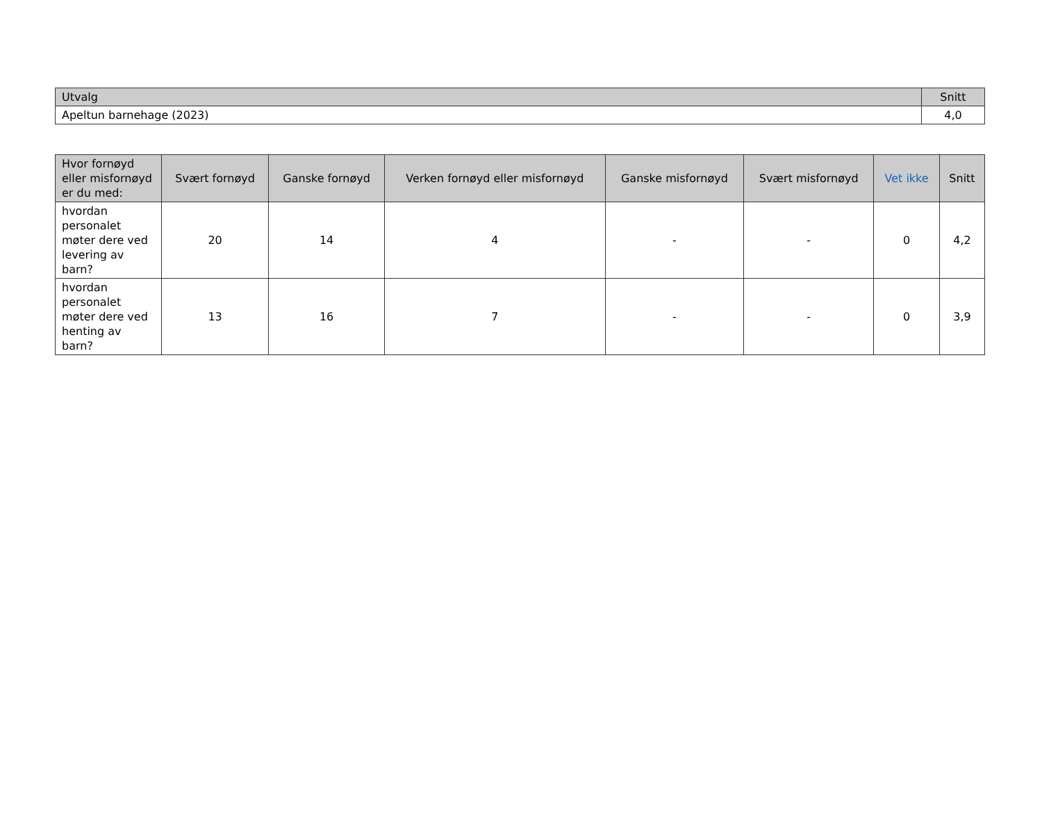| Utvalg | Snitt |
| --- | --- |
| Apeltun barnehage (2023) | 4,0 |
| Hvor fornøyd eller misfornøyd er du med: | Svært fornøyd | Ganske fornøyd | Verken fornøyd eller misfornøyd | Ganske misfornøyd | Svært misfornøyd | Vet ikke | Snitt |
| --- | --- | --- | --- | --- | --- | --- | --- |
| hvordan personalet møter dere ved levering av barn? | 20 | 14 | 4 | - | - | 0 | 4,2 |
| hvordan personalet møter dere ved henting av barn? | 13 | 16 | 7 | - | - | 0 | 3,9 |